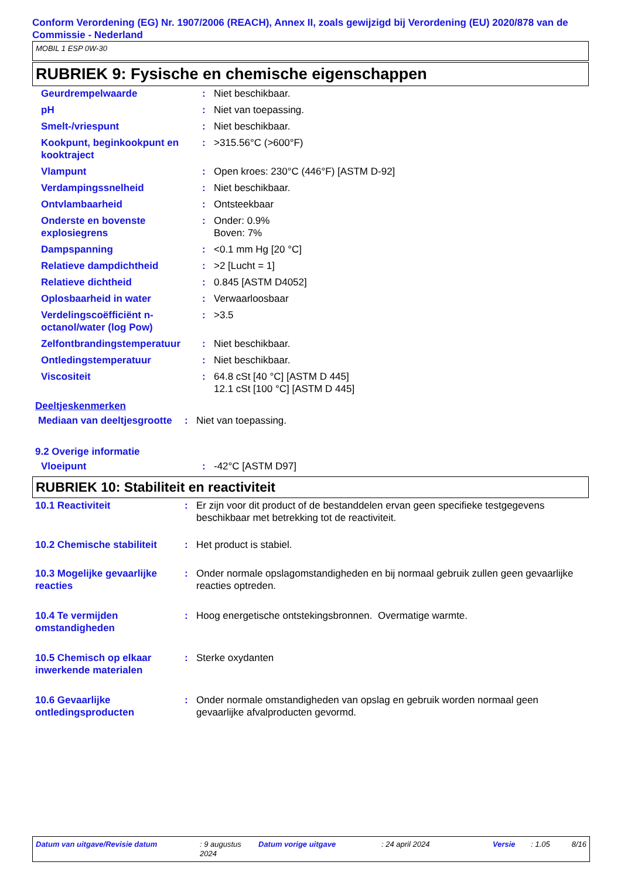Conform Verordening (EG) Nr. 1907/2006 (REACH), Annex II, zoals gewijzigd bij Verordening (EU) 2020/878 van de Commissie - Nederland
MOBIL 1 ESP 0W-30
RUBRIEK 9: Fysische en chemische eigenschappen
| Geurdrempelwaarde | : | Niet beschikbaar. |
| pH | : | Niet van toepassing. |
| Smelt-/vriespunt | : | Niet beschikbaar. |
| Kookpunt, beginkookpunt en kooktraject | : | >315.56°C (>600°F) |
| Vlampunt | : | Open kroes: 230°C (446°F) [ASTM D-92] |
| Verdampingssnelheid | : | Niet beschikbaar. |
| Ontvlambaarheid | : | Ontsteekbaar |
| Onderste en bovenste explosiegrens | : | Onder: 0.9% Boven: 7% |
| Dampspanning | : | <0.1 mm Hg [20 °C] |
| Relatieve dampdichtheid | : | >2 [Lucht = 1] |
| Relatieve dichtheid | : | 0.845 [ASTM D4052] |
| Oplosbaarheid in water | : | Verwaarloosbaar |
| Verdelingscoëfficiënt n-octanol/water (log Pow) | : | >3.5 |
| Zelfontbrandingstemperatuur | : | Niet beschikbaar. |
| Ontledingstemperatuur | : | Niet beschikbaar. |
| Viscositeit | : | 64.8 cSt [40 °C] [ASTM D 445] 12.1 cSt [100 °C] [ASTM D 445] |
Deeltjeskenmerken
| Mediaan van deeltjesgrootte | : | Niet van toepassing. |
9.2 Overige informatie
| Vloeipunt | : | -42°C [ASTM D97] |
RUBRIEK 10: Stabiliteit en reactiviteit
| 10.1 Reactiviteit | : | Er zijn voor dit product of de bestanddelen ervan geen specifieke testgegevens beschikbaar met betrekking tot de reactiviteit. |
| 10.2 Chemische stabiliteit | : | Het product is stabiel. |
| 10.3 Mogelijke gevaarlijke reacties | : | Onder normale opslagomstandigheden en bij normaal gebruik zullen geen gevaarlijke reacties optreden. |
| 10.4 Te vermijden omstandigheden | : | Hoog energetische ontstekingsbronnen. Overmatige warmte. |
| 10.5 Chemisch op elkaar inwerkende materialen | : | Sterke oxydanten |
| 10.6 Gevaarlijke ontledingsproducten | : | Onder normale omstandigheden van opslag en gebruik worden normaal geen gevaarlijke afvalproducten gevormd. |
| Datum van uitgave/Revisie datum | : 9 augustus 2024 | Datum vorige uitgave | : 24 april 2024 | Versie | : 1.05 | 8/16 |